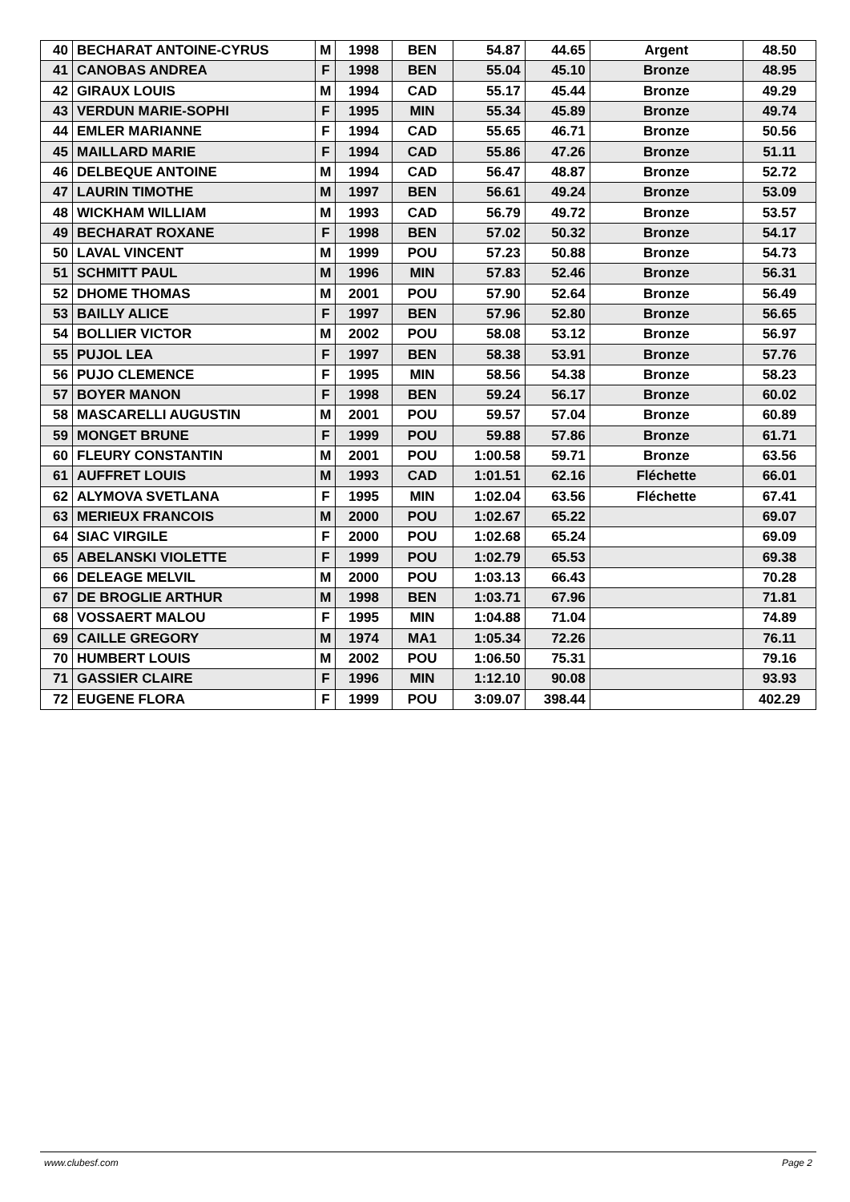| 40 | BECHARAT ANTOINE-CYRUS | M | 1998 | BEN | 54.87 | 44.65 | Argent | 48.50 |
| 41 | CANOBAS ANDREA | F | 1998 | BEN | 55.04 | 45.10 | Bronze | 48.95 |
| 42 | GIRAUX LOUIS | M | 1994 | CAD | 55.17 | 45.44 | Bronze | 49.29 |
| 43 | VERDUN MARIE-SOPHI | F | 1995 | MIN | 55.34 | 45.89 | Bronze | 49.74 |
| 44 | EMLER MARIANNE | F | 1994 | CAD | 55.65 | 46.71 | Bronze | 50.56 |
| 45 | MAILLARD MARIE | F | 1994 | CAD | 55.86 | 47.26 | Bronze | 51.11 |
| 46 | DELBEQUE ANTOINE | M | 1994 | CAD | 56.47 | 48.87 | Bronze | 52.72 |
| 47 | LAURIN TIMOTHE | M | 1997 | BEN | 56.61 | 49.24 | Bronze | 53.09 |
| 48 | WICKHAM WILLIAM | M | 1993 | CAD | 56.79 | 49.72 | Bronze | 53.57 |
| 49 | BECHARAT ROXANE | F | 1998 | BEN | 57.02 | 50.32 | Bronze | 54.17 |
| 50 | LAVAL VINCENT | M | 1999 | POU | 57.23 | 50.88 | Bronze | 54.73 |
| 51 | SCHMITT PAUL | M | 1996 | MIN | 57.83 | 52.46 | Bronze | 56.31 |
| 52 | DHOME THOMAS | M | 2001 | POU | 57.90 | 52.64 | Bronze | 56.49 |
| 53 | BAILLY ALICE | F | 1997 | BEN | 57.96 | 52.80 | Bronze | 56.65 |
| 54 | BOLLIER VICTOR | M | 2002 | POU | 58.08 | 53.12 | Bronze | 56.97 |
| 55 | PUJOL LEA | F | 1997 | BEN | 58.38 | 53.91 | Bronze | 57.76 |
| 56 | PUJO CLEMENCE | F | 1995 | MIN | 58.56 | 54.38 | Bronze | 58.23 |
| 57 | BOYER MANON | F | 1998 | BEN | 59.24 | 56.17 | Bronze | 60.02 |
| 58 | MASCARELLI AUGUSTIN | M | 2001 | POU | 59.57 | 57.04 | Bronze | 60.89 |
| 59 | MONGET BRUNE | F | 1999 | POU | 59.88 | 57.86 | Bronze | 61.71 |
| 60 | FLEURY CONSTANTIN | M | 2001 | POU | 1:00.58 | 59.71 | Bronze | 63.56 |
| 61 | AUFFRET LOUIS | M | 1993 | CAD | 1:01.51 | 62.16 | Fléchette | 66.01 |
| 62 | ALYMOVA SVETLANA | F | 1995 | MIN | 1:02.04 | 63.56 | Fléchette | 67.41 |
| 63 | MERIEUX FRANCOIS | M | 2000 | POU | 1:02.67 | 65.22 | | 69.07 |
| 64 | SIAC VIRGILE | F | 2000 | POU | 1:02.68 | 65.24 | | 69.09 |
| 65 | ABELANSKI VIOLETTE | F | 1999 | POU | 1:02.79 | 65.53 | | 69.38 |
| 66 | DELEAGE MELVIL | M | 2000 | POU | 1:03.13 | 66.43 | | 70.28 |
| 67 | DE BROGLIE ARTHUR | M | 1998 | BEN | 1:03.71 | 67.96 | | 71.81 |
| 68 | VOSSAERT MALOU | F | 1995 | MIN | 1:04.88 | 71.04 | | 74.89 |
| 69 | CAILLE GREGORY | M | 1974 | MA1 | 1:05.34 | 72.26 | | 76.11 |
| 70 | HUMBERT LOUIS | M | 2002 | POU | 1:06.50 | 75.31 | | 79.16 |
| 71 | GASSIER CLAIRE | F | 1996 | MIN | 1:12.10 | 90.08 | | 93.93 |
| 72 | EUGENE FLORA | F | 1999 | POU | 3:09.07 | 398.44 | | 402.29 |
www.clubesf.com Page 2